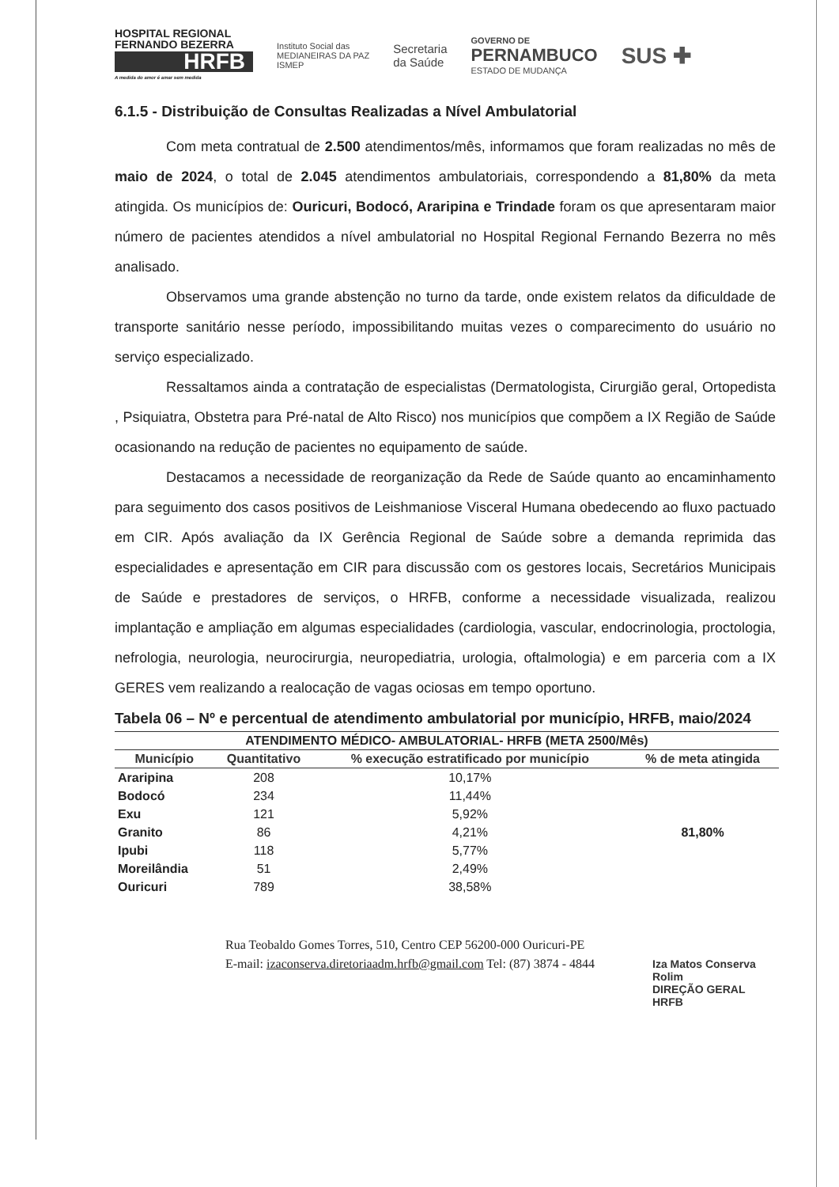HOSPITAL REGIONAL FERNANDO BEZERRA
HRFB
A medida do amor é amar sem medida
Instituto Social das
MEDIANEIRAS DA PAZ
ISMEP
Secretaria
da Saúde
GOVERNO DE
PERNAMBUCO
ESTADO DE MUDANÇA
SUS ✚
6.1.5 - Distribuição de Consultas Realizadas a Nível Ambulatorial
Com meta contratual de 2.500 atendimentos/mês, informamos que foram realizadas no mês de maio de 2024, o total de 2.045 atendimentos ambulatoriais, correspondendo a 81,80% da meta atingida. Os municípios de: Ouricuri, Bodocó, Araripina e Trindade foram os que apresentaram maior número de pacientes atendidos a nível ambulatorial no Hospital Regional Fernando Bezerra no mês analisado.
Observamos uma grande abstenção no turno da tarde, onde existem relatos da dificuldade de transporte sanitário nesse período, impossibilitando muitas vezes o comparecimento do usuário no serviço especializado.
Ressaltamos ainda a contratação de especialistas (Dermatologista, Cirurgião geral, Ortopedista , Psiquiatra, Obstetra para Pré-natal de Alto Risco) nos municípios que compõem a IX Região de Saúde ocasionando na redução de pacientes no equipamento de saúde.
Destacamos a necessidade de reorganização da Rede de Saúde quanto ao encaminhamento para seguimento dos casos positivos de Leishmaniose Visceral Humana obedecendo ao fluxo pactuado em CIR. Após avaliação da IX Gerência Regional de Saúde sobre a demanda reprimida das especialidades e apresentação em CIR para discussão com os gestores locais, Secretários Municipais de Saúde e prestadores de serviços, o HRFB, conforme a necessidade visualizada, realizou implantação e ampliação em algumas especialidades (cardiologia, vascular, endocrinologia, proctologia, nefrologia, neurologia, neurocirurgia, neuropediatria, urologia, oftalmologia) e em parceria com a IX GERES vem realizando a realocação de vagas ociosas em tempo oportuno.
Tabela 06 – Nº e percentual de atendimento ambulatorial por município, HRFB, maio/2024
| ATENDIMENTO MÉDICO- AMBULATORIAL- HRFB (META 2500/Mês) | | | |
| --- | --- | --- | --- |
| Município | Quantitativo | % execução estratificado por município | % de meta atingida |
| Araripina | 208 | 10,17% | 81,80% |
| Bodocó | 234 | 11,44% | |
| Exu | 121 | 5,92% | |
| Granito | 86 | 4,21% | |
| Ipubi | 118 | 5,77% | |
| Moreilândia | 51 | 2,49% | |
| Ouricuri | 789 | 38,58% | |
Rua Teobaldo Gomes Torres, 510, Centro CEP 56200-000 Ouricuri-PE
E-mail: izaconserva.diretoriaadm.hrfb@gmail.com Tel: (87) 3874 - 4844
Iza Matos Conserva Rolim
DIREÇÃO GERAL
HRFB